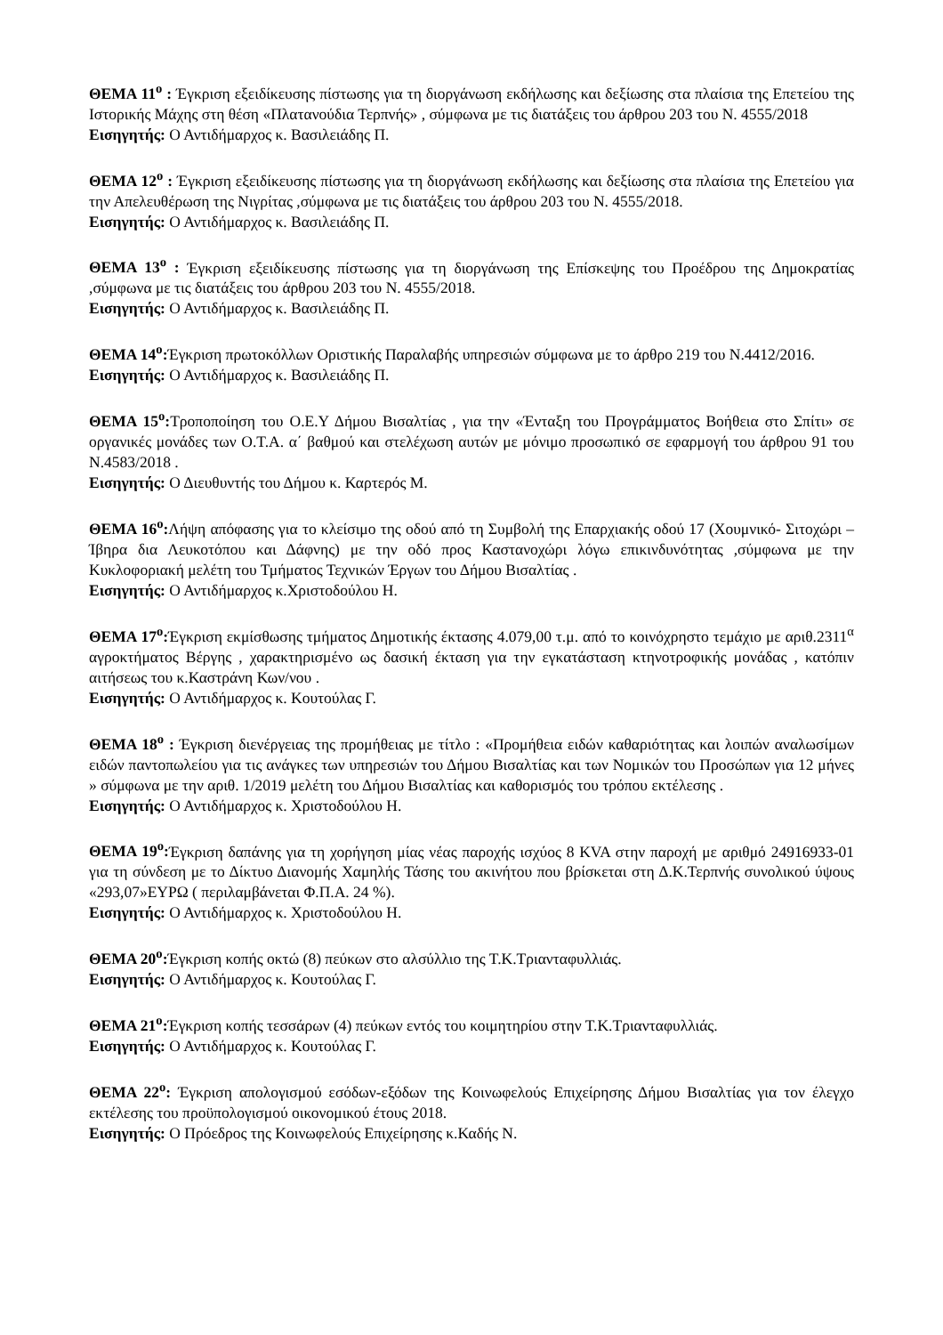ΘΕΜΑ 11<sup>ο</sup> : Έγκριση εξειδίκευσης πίστωσης για τη διοργάνωση εκδήλωσης και δεξίωσης στα πλαίσια της Επετείου της Ιστορικής Μάχης στη θέση «Πλατανούδια Τερπνής» , σύμφωνα με τις διατάξεις του άρθρου 203 του Ν. 4555/2018
Εισηγητής: Ο Αντιδήμαρχος κ. Βασιλειάδης Π.
ΘΕΜΑ 12<sup>ο</sup> : Έγκριση εξειδίκευσης πίστωσης για τη διοργάνωση εκδήλωσης και δεξίωσης στα πλαίσια της Επετείου για την Απελευθέρωση της Νιγρίτας ,σύμφωνα με τις διατάξεις του άρθρου 203 του Ν. 4555/2018.
Εισηγητής: Ο Αντιδήμαρχος κ. Βασιλειάδης Π.
ΘΕΜΑ 13<sup>ο</sup> : Έγκριση εξειδίκευσης πίστωσης για τη διοργάνωση της Επίσκεψης του Προέδρου της Δημοκρατίας ,σύμφωνα με τις διατάξεις του άρθρου 203 του Ν. 4555/2018.
Εισηγητής: Ο Αντιδήμαρχος κ. Βασιλειάδης Π.
ΘΕΜΑ 14<sup>ο</sup>: Έγκριση πρωτοκόλλων Οριστικής Παραλαβής υπηρεσιών σύμφωνα με το άρθρο 219 του Ν.4412/2016.
Εισηγητής: Ο Αντιδήμαρχος κ. Βασιλειάδης Π.
ΘΕΜΑ 15<sup>ο</sup>: Τροποποίηση του Ο.Ε.Υ Δήμου Βισαλτίας , για την «Ένταξη του Προγράμματος Βοήθεια στο Σπίτι» σε οργανικές μονάδες των Ο.Τ.Α. α΄ βαθμού και στελέχωση αυτών με μόνιμο προσωπικό σε εφαρμογή του άρθρου 91 του Ν.4583/2018 .
Εισηγητής: Ο Διευθυντής του Δήμου κ. Καρτερός Μ.
ΘΕΜΑ 16<sup>ο</sup>: Λήψη απόφασης για το κλείσιμο της οδού από τη Συμβολή της Επαρχιακής οδού 17 (Χουμνικό- Σιτοχώρι –Ίβηρα δια Λευκοτόπου και Δάφνης) με την οδό προς Καστανοχώρι λόγω επικινδυνότητας ,σύμφωνα με την Κυκλοφοριακή μελέτη του Τμήματος Τεχνικών Έργων του Δήμου Βισαλτίας .
Εισηγητής: Ο Αντιδήμαρχος κ.Χριστοδούλου Η.
ΘΕΜΑ 17<sup>ο</sup>: Έγκριση εκμίσθωσης τμήματος Δημοτικής έκτασης 4.079,00 τ.μ. από το κοινόχρηστο τεμάχιο με αριθ.2311<sup>α</sup> αγροκτήματος Βέργης , χαρακτηρισμένο ως δασική έκταση για την εγκατάσταση κτηνοτροφικής μονάδας , κατόπιν αιτήσεως του κ.Καστράνη Κων/νου .
Εισηγητής: Ο Αντιδήμαρχος κ. Κουτούλας Γ.
ΘΕΜΑ 18<sup>ο</sup> : Έγκριση διενέργειας της προμήθειας με τίτλο : «Προμήθεια ειδών καθαριότητας και λοιπών αναλωσίμων ειδών παντοπωλείου για τις ανάγκες των υπηρεσιών του Δήμου Βισαλτίας και των Νομικών του Προσώπων για 12 μήνες » σύμφωνα με την αριθ. 1/2019 μελέτη του Δήμου Βισαλτίας και καθορισμός του τρόπου εκτέλεσης .
Εισηγητής: Ο Αντιδήμαρχος κ. Χριστοδούλου Η.
ΘΕΜΑ 19<sup>ο</sup>: Έγκριση δαπάνης για τη χορήγηση μίας νέας παροχής ισχύος 8 KVA στην παροχή με αριθμό 24916933-01 για τη σύνδεση με το Δίκτυο Διανομής Χαμηλής Τάσης του ακινήτου που βρίσκεται στη Δ.Κ.Τερπνής συνολικού ύψους «293,07»ΕΥΡΩ ( περιλαμβάνεται Φ.Π.Α. 24 %).
Εισηγητής: Ο Αντιδήμαρχος κ. Χριστοδούλου Η.
ΘΕΜΑ 20<sup>ο</sup>: Έγκριση κοπής οκτώ (8) πεύκων στο αλσύλλιο της Τ.Κ.Τριανταφυλλιάς.
Εισηγητής: Ο Αντιδήμαρχος κ. Κουτούλας Γ.
ΘΕΜΑ 21<sup>ο</sup>: Έγκριση κοπής τεσσάρων (4) πεύκων εντός του κοιμητηρίου στην Τ.Κ.Τριανταφυλλιάς.
Εισηγητής: Ο Αντιδήμαρχος κ. Κουτούλας Γ.
ΘΕΜΑ 22<sup>ο</sup>: Έγκριση απολογισμού εσόδων-εξόδων της Κοινωφελούς Επιχείρησης Δήμου Βισαλτίας για τον έλεγχο εκτέλεσης του προϋπολογισμού οικονομικού έτους 2018.
Εισηγητής: Ο Πρόεδρος της Κοινωφελούς Επιχείρησης κ.Καδής Ν.